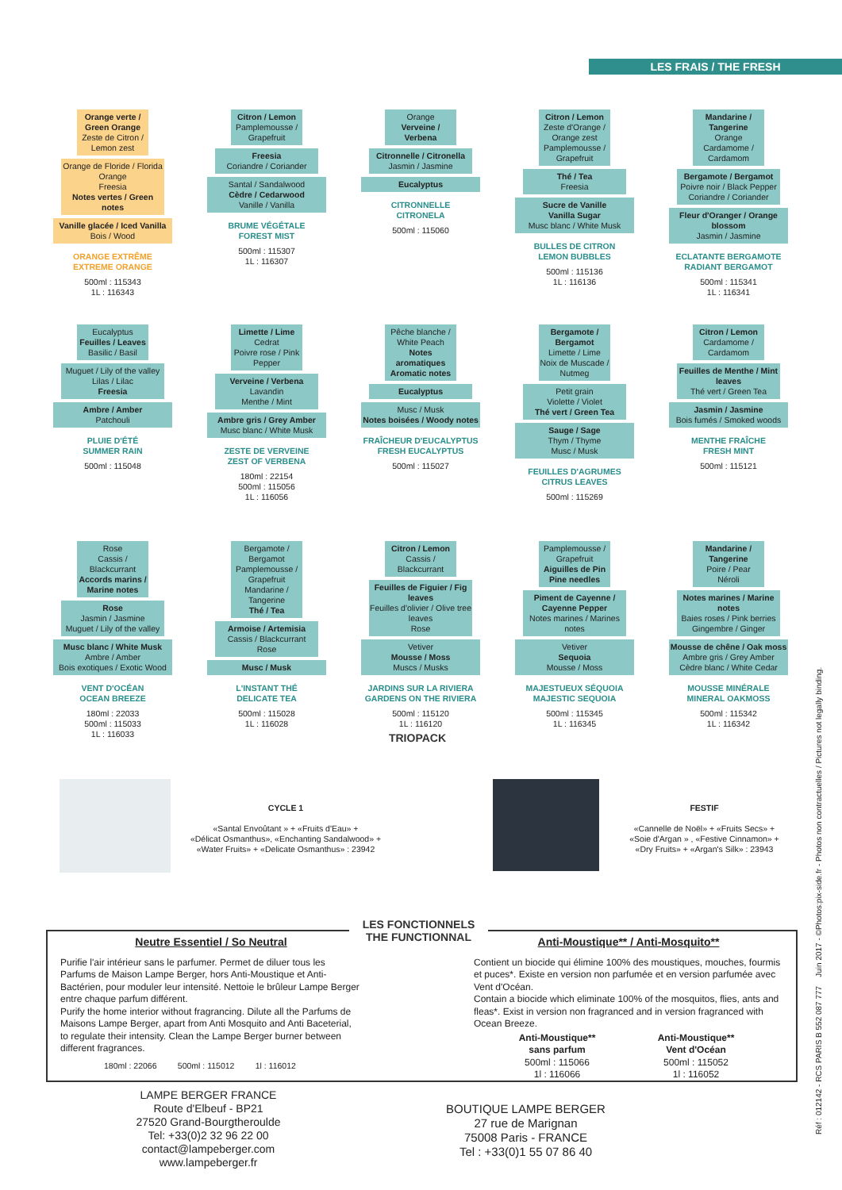LES FRAIS / THE FRESH
Orange verte / Green Orange
Zeste de Citron / Lemon zest
Orange de Floride / Florida Orange
Freesia
Notes vertes / Green notes
Vanille glacée / Iced Vanilla
Bois / Wood
ORANGE EXTRÊME
EXTREME ORANGE
500ml : 115343
1L : 116343
Citron / Lemon
Pamplemousse / Grapefruit
Freesia
Coriandre / Coriander
Santal / Sandalwood
Cèdre / Cedarwood
Vanille / Vanilla
BRUME VÉGÉTALE
FOREST MIST
500ml : 115307
1L : 116307
Orange
Verveine / Verbena
Citronnelle / Citronella
Jasmin / Jasmine
Eucalyptus
CITRONNELLE
CITRONELA
500ml : 115060
Citron / Lemon
Zeste d'Orange / Orange zest
Pamplemousse / Grapefruit
Thé / Tea
Freesia
Sucre de Vanille
Vanilla Sugar
Musc blanc / White Musk
BULLES DE CITRON
LEMON BUBBLES
500ml : 115136
1L : 116136
Mandarine / Tangerine
Orange
Cardamome / Cardamom
Bergamote / Bergamot
Poivre noir / Black Pepper
Coriandre / Coriander
Fleur d'Oranger / Orange blossom
Jasmin / Jasmine
ECLATANTE BERGAMOTE
RADIANT BERGAMOT
500ml : 115341
1L : 116341
Eucalyptus
Feuilles / Leaves
Basilic / Basil
Muguet / Lily of the valley
Lilas / Lilac
Freesia
Ambre / Amber
Patchouli
PLUIE D'ÉTÉ
SUMMER RAIN
500ml : 115048
Limette / Lime
Cedrat
Poivre rose / Pink Pepper
Verveine / Verbena
Lavandin
Menthe / Mint
Ambre gris / Grey Amber
Musc blanc / White Musk
ZESTE DE VERVEINE
ZEST OF VERBENA
180ml : 22154
500ml : 115056
1L : 116056
Pêche blanche / White Peach
Notes aromatiques
Aromatic notes
Eucalyptus
Musc / Musk
Notes boisées / Woody notes
FRAÎCHEUR D'EUCALYPTUS
FRESH EUCALYPTUS
500ml : 115027
Bergamote / Bergamot
Limette / Lime
Noix de Muscade / Nutmeg
Petit grain
Violette / Violet
Thé vert / Green Tea
Sauge / Sage
Thym / Thyme
Musc / Musk
FEUILLES D'AGRUMES
CITRUS LEAVES
500ml : 115269
Citron / Lemon
Cardamome / Cardamom
Feuilles de Menthe / Mint leaves
Thé vert / Green Tea
Jasmin / Jasmine
Bois fumés / Smoked woods
MENTHE FRAÎCHE
FRESH MINT
500ml : 115121
Rose
Cassis / Blackcurrant
Accords marins / Marine notes
Rose
Jasmin / Jasmine
Muguet / Lily of the valley
Musc blanc / White Musk
Ambre / Amber
Bois exotiques / Exotic Wood
VENT D'OCÉAN
OCEAN BREEZE
180ml : 22033
500ml : 115033
1L : 116033
Bergamote / Bergamot
Pamplemousse / Grapefruit
Mandarine / Tangerine
Thé / Tea
Armoise / Artemisia
Cassis / Blackcurrant
Rose
Musc / Musk
L'INSTANT THÉ
DELICATE TEA
500ml : 115028
1L : 116028
Citron / Lemon
Cassis / Blackcurrant
Feuilles de Figuier / Fig leaves
Feuilles d'olivier / Olive tree leaves
Rose
Vetiver
Mousse / Moss
Muscs / Musks
JARDINS SUR LA RIVIERA
GARDENS ON THE RIVIERA
500ml : 115120
1L : 116120
Pamplemousse / Grapefruit
Aiguilles de Pin
Pine needles
Piment de Cayenne / Cayenne Pepper
Notes marines / Marines notes
Vetiver
Sequoia
Mousse / Moss
MAJESTUEUX SÉQUOIA
MAJESTIC SEQUOIA
500ml : 115345
1L : 116345
Mandarine / Tangerine
Poire / Pear
Néroli
Notes marines / Marine notes
Baies roses / Pink berries
Gingembre / Ginger
Mousse de chêne / Oak moss
Ambre gris / Grey Amber
Cèdre blanc / White Cedar
MOUSSE MINÉRALE
MINERAL OAKMOSS
500ml : 115342
1L : 116342
TRIOPACK
CYCLE 1
«Santal Envoûtant » + «Fruits d'Eau» +
«Délicat Osmanthus», «Enchanting Sandalwood» +
«Water Fruits» + «Delicate Osmanthus» : 23942
FESTIF
«Cannelle de Noël» + «Fruits Secs» +
«Soie d'Argan » , «Festive Cinnamon» +
«Dry Fruits» + «Argan's Silk» : 23943
LES FONCTIONNELS
THE FUNCTIONNAL
Neutre Essentiel / So Neutral
Purifie l'air intérieur sans le parfumer. Permet de diluer tous les Parfums de Maison Lampe Berger, hors Anti-Moustique et Anti-Bactérien, pour moduler leur intensité. Nettoie le brûleur Lampe Berger entre chaque parfum différent.
Purify the home interior without fragrancing. Dilute all the Parfums de Maisons Lampe Berger, apart from Anti Mosquito and Anti Baceterial, to regulate their intensity. Clean the Lampe Berger burner between different fragrances.
180ml : 22066 500ml : 115012 1l : 116012
Anti-Moustique** / Anti-Mosquito**
Contient un biocide qui élimine 100% des moustiques, mouches, fourmis et puces*. Existe en version non parfumée et en version parfumée avec Vent d'Océan.
Contain a biocide which eliminate 100% of the mosquitos, flies, ants and fleas*. Exist in version non fragranced and in version fragranced with Ocean Breeze.
Anti-Moustique**
sans parfum
500ml : 115066
1l : 116066
Anti-Moustique**
Vent d'Océan
500ml : 115052
1l : 116052
LAMPE BERGER FRANCE
Route d'Elbeuf - BP21
27520 Grand-Bourgtheroulde
Tel: +33(0)2 32 96 22 00
contact@lampeberger.com
www.lampeberger.fr
BOUTIQUE LAMPE BERGER
27 rue de Marignan
75008 Paris - FRANCE
Tel : +33(0)1 55 07 86 40
Réf : 012142 - RCS PARIS B 552 087 777 Juin 2017 - ©Photos:pix-side.fr - Photos non contractuelles / Pictures not legally binding.